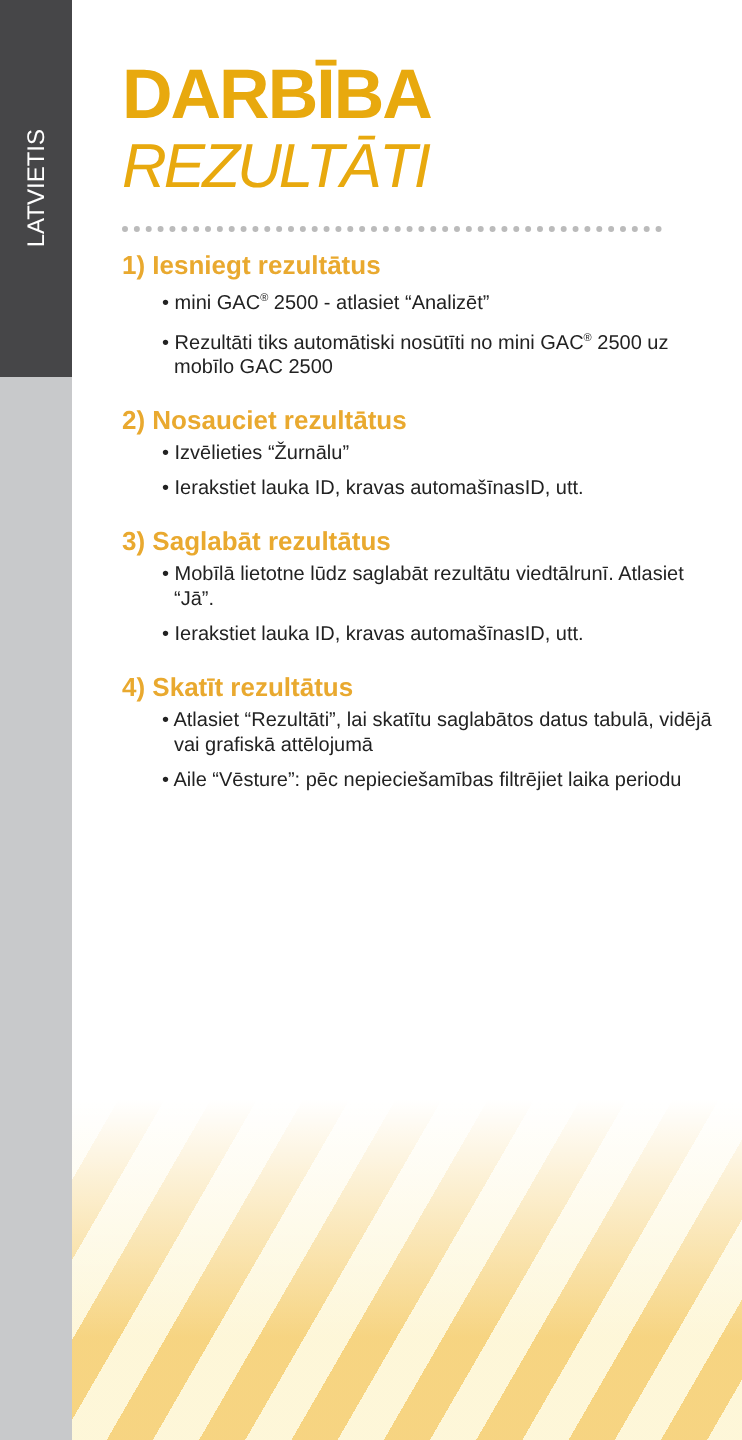LATVIETIS
DARBĪBA
REZULTĀTI
1) Iesniegt rezultātus
• mini GAC<sup>®</sup> 2500 - atlasiet “Analizēt”
• Rezultāti tiks automātiski nosūtīti no mini GAC<sup>®</sup> 2500 uz mobīlo GAC 2500
2) Nosauciet rezultātus
• Izvēlieties “Žurnālu”
• Ierakstiet lauka ID, kravas automašīnasID, utt.
3) Saglabāt rezultātus
• Mobīlā lietotne lūdz saglabāt rezultātu viedtālrunī. Atlasiet “Jā”.
• Ierakstiet lauka ID, kravas automašīnasID, utt.
4) Skatīt rezultātus
• Atlasiet “Rezultāti”, lai skatītu saglabātos datus tabulā, vidējā vai grafiskā attēlojumā
• Aile “Vēsture”: pēc nepieciešamības filtrējiet laika periodu